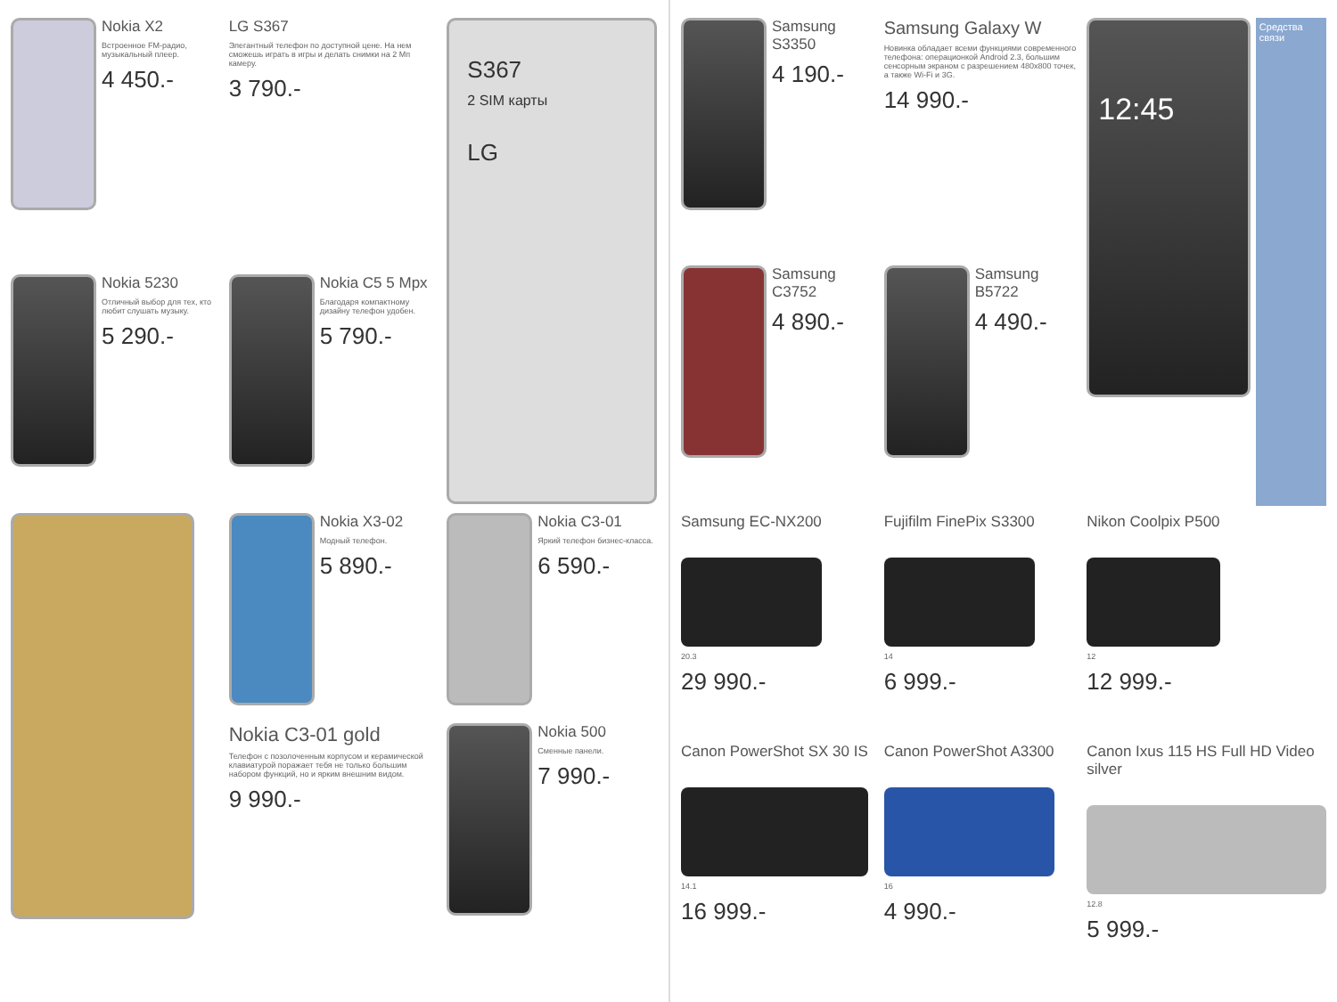Nokia X2
Встроенное FM-радио, музыкальный плеер.
4 450.-
LG S367
Элегантный телефон по доступной цене. На нем сможешь играть в игры и делать снимки на 2 Мп камеру.
3 790.-
S367
2 SIM карты
LG
Nokia 5230
Отличный выбор для тех, кто любит слушать музыку.
5 290.-
Nokia C5 5 Mpx
Благодаря компактному дизайну телефон удобен.
5 790.-
Nokia X3-02
Модный телефон.
5 890.-
Nokia C3-01 gold
Телефон с позолоченным корпусом и керамической клавиатурой поражает тебя не только большим набором функций, но и ярким внешним видом.
9 990.-
Nokia C3-01
Яркий телефон бизнес-класса.
6 590.-
Nokia 500
Сменные панели.
7 990.-
Samsung S3350
4 190.-
Samsung Galaxy W
Новинка обладает всеми функциями современного телефона: операционкой Android 2.3, большим сенсорным экраном с разрешением 480x800 точек, а также Wi-Fi и 3G.
14 990.-
12:45
Средства связи
Samsung C3752
4 890.-
Samsung B5722
4 490.-
Samsung EC-NX200
20.3
29 990.-
Fujifilm FinePix S3300
14
6 999.-
Nikon Coolpix P500
12
12 999.-
Canon PowerShot SX 30 IS
14.1
16 999.-
Canon PowerShot A3300
16
4 990.-
Canon Ixus 115 HS Full HD Video silver
12.8
5 999.-